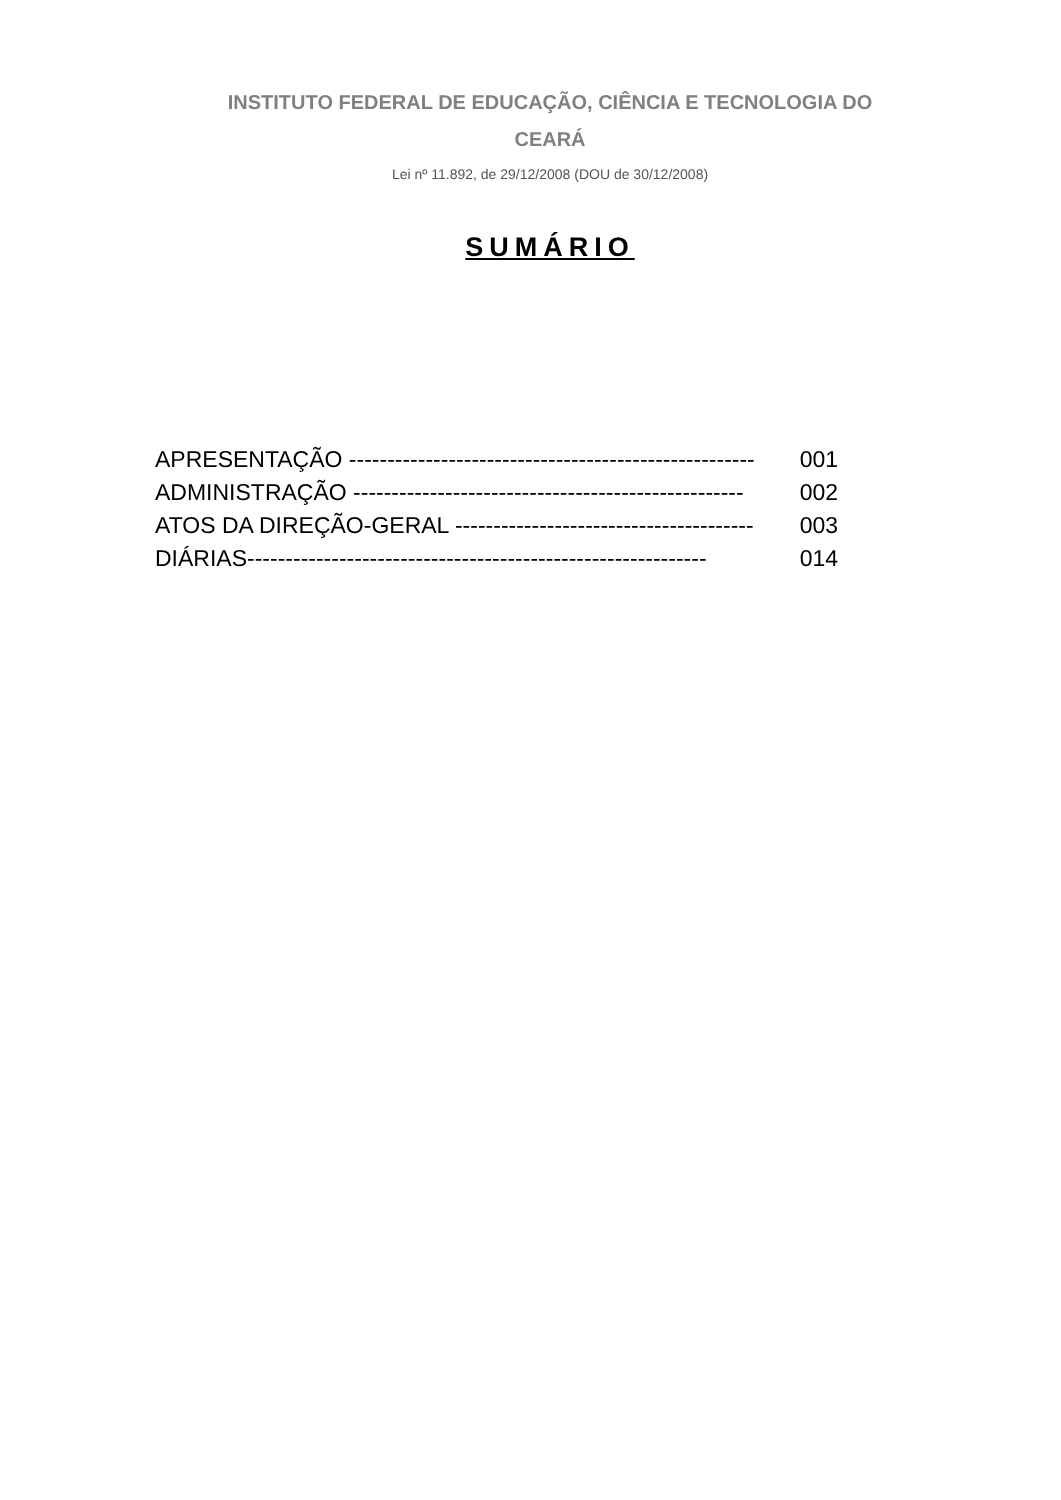INSTITUTO FEDERAL DE EDUCAÇÃO, CIÊNCIA E TECNOLOGIA DO
CEARÁ
Lei nº 11.892, de 29/12/2008 (DOU de 30/12/2008)
SUMÁRIO
| APRESENTAÇÃO ----------------------------------------------------- | 001 |
| ADMINISTRAÇÃO --------------------------------------------------- | 002 |
| ATOS DA DIREÇÃO-GERAL --------------------------------------- | 003 |
| DIÁRIAS------------------------------------------------------------ | 014 |